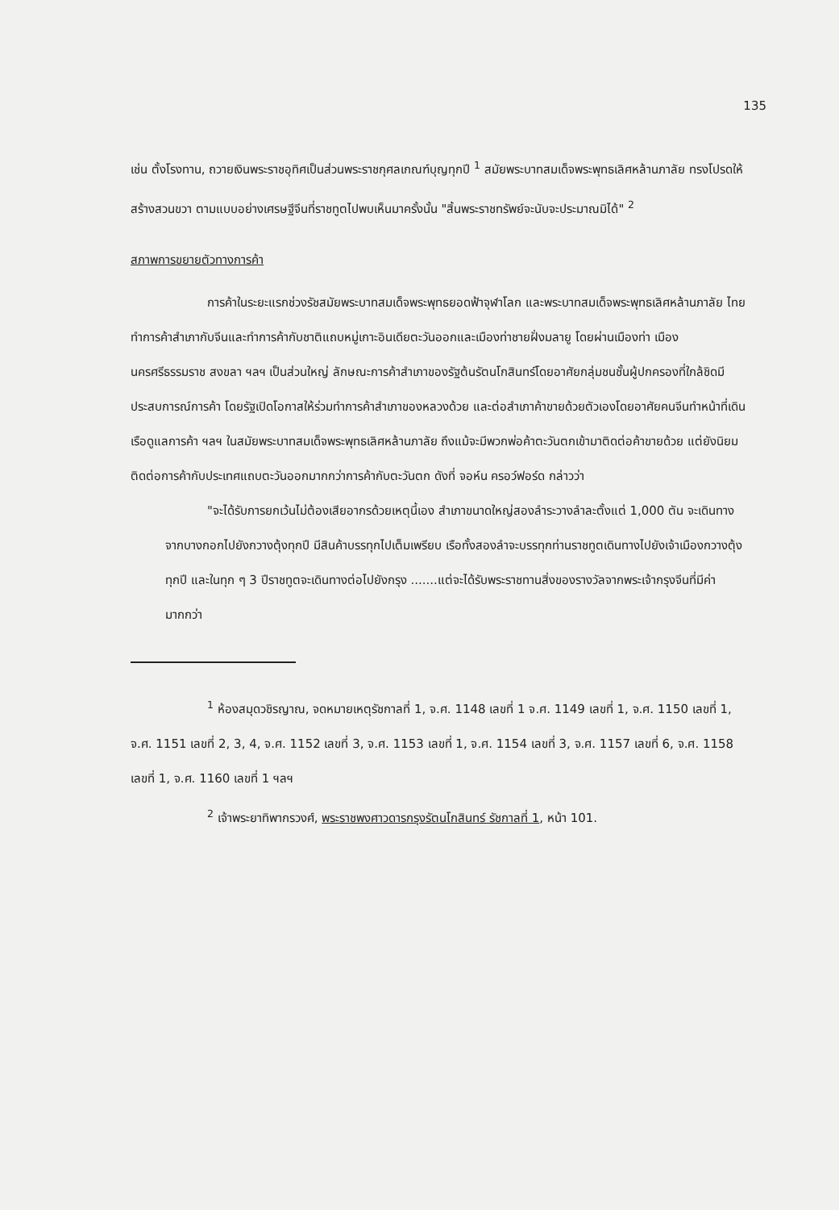135
เช่น ตั้งโรงทาน, ถวายเงินพระราชอุทิศเป็นส่วนพระราชกุศลเกณฑ์บุญทุกปี <sup>1</sup> สมัยพระบาทสมเด็จพระพุทธเลิศหล้านภาลัย ทรงโปรดให้สร้างสวนขวา ตามแบบอย่างเศรษฐีจีนที่ราชทูตไปพบเห็นมาครั้งนั้น "สิ้นพระราชทรัพย์จะนับจะประมาณมิได้" <sup>2</sup>
สภาพการขยายตัวทางการค้า
การค้าในระยะแรกช่วงรัชสมัยพระบาทสมเด็จพระพุทธยอดฟ้าจุฬาโลก และพระบาทสมเด็จพระพุทธเลิศหล้านภาลัย ไทยทำการค้าสำเภากับจีนและทำการค้ากับชาติแถบหมู่เกาะอินเดียตะวันออกและเมืองท่าชายฝั่งมลายู โดยผ่านเมืองท่า เมืองนครศรีธรรมราช สงขลา ฯลฯ เป็นส่วนใหญ่ ลักษณะการค้าสำเภาของรัฐต้นรัตนโกสินทร์โดยอาศัยกลุ่มชนชั้นผู้ปกครองที่ใกล้ชิดมีประสบการณ์การค้า โดยรัฐเปิดโอกาสให้ร่วมทำการค้าสำเภาของหลวงด้วย และต่อสำเภาค้าขายด้วยตัวเองโดยอาศัยคนจีนทำหน้าที่เดินเรือดูแลการค้า ฯลฯ ในสมัยพระบาทสมเด็จพระพุทธเลิศหล้านภาลัย ถึงแม้จะมีพวกพ่อค้าตะวันตกเข้ามาติดต่อค้าขายด้วย แต่ยังนิยมติดต่อการค้ากับประเทศแถบตะวันออกมากกว่าการค้ากับตะวันตก ดังที่ จอห์น ครอว์ฟอร์ด กล่าวว่า
"จะได้รับการยกเว้นไม่ต้องเสียอากรด้วยเหตุนี้เอง สำเภาขนาดใหญ่สองลำระวางลำละตั้งแต่ 1,000 ตัน จะเดินทางจากบางกอกไปยังกวางตุ้งทุกปี มีสินค้าบรรทุกไปเต็มเพรียบ เรือทั้งสองลำจะบรรทุกท่านราชทูตเดินทางไปยังเจ้าเมืองกวางตุ้งทุกปี และในทุก ๆ 3 ปีราชทูตจะเดินทางต่อไปยังกรุง .......แต่จะได้รับพระราชทานสิ่งของรางวัลจากพระเจ้ากรุงจีนที่มีค่ามากกว่า
<sup>1</sup> ห้องสมุดวชิรญาณ, จดหมายเหตุรัชกาลที่ 1, จ.ศ. 1148 เลขที่ 1 จ.ศ. 1149 เลขที่ 1, จ.ศ. 1150 เลขที่ 1, จ.ศ. 1151 เลขที่ 2, 3, 4, จ.ศ. 1152 เลขที่ 3, จ.ศ. 1153 เลขที่ 1, จ.ศ. 1154 เลขที่ 3, จ.ศ. 1157 เลขที่ 6, จ.ศ. 1158 เลขที่ 1, จ.ศ. 1160 เลขที่ 1 ฯลฯ
<sup>2</sup> เจ้าพระยาทิพากรวงศ์, พระราชพงศาวดารกรุงรัตนโกสินทร์ รัชกาลที่ 1, หน้า 101.